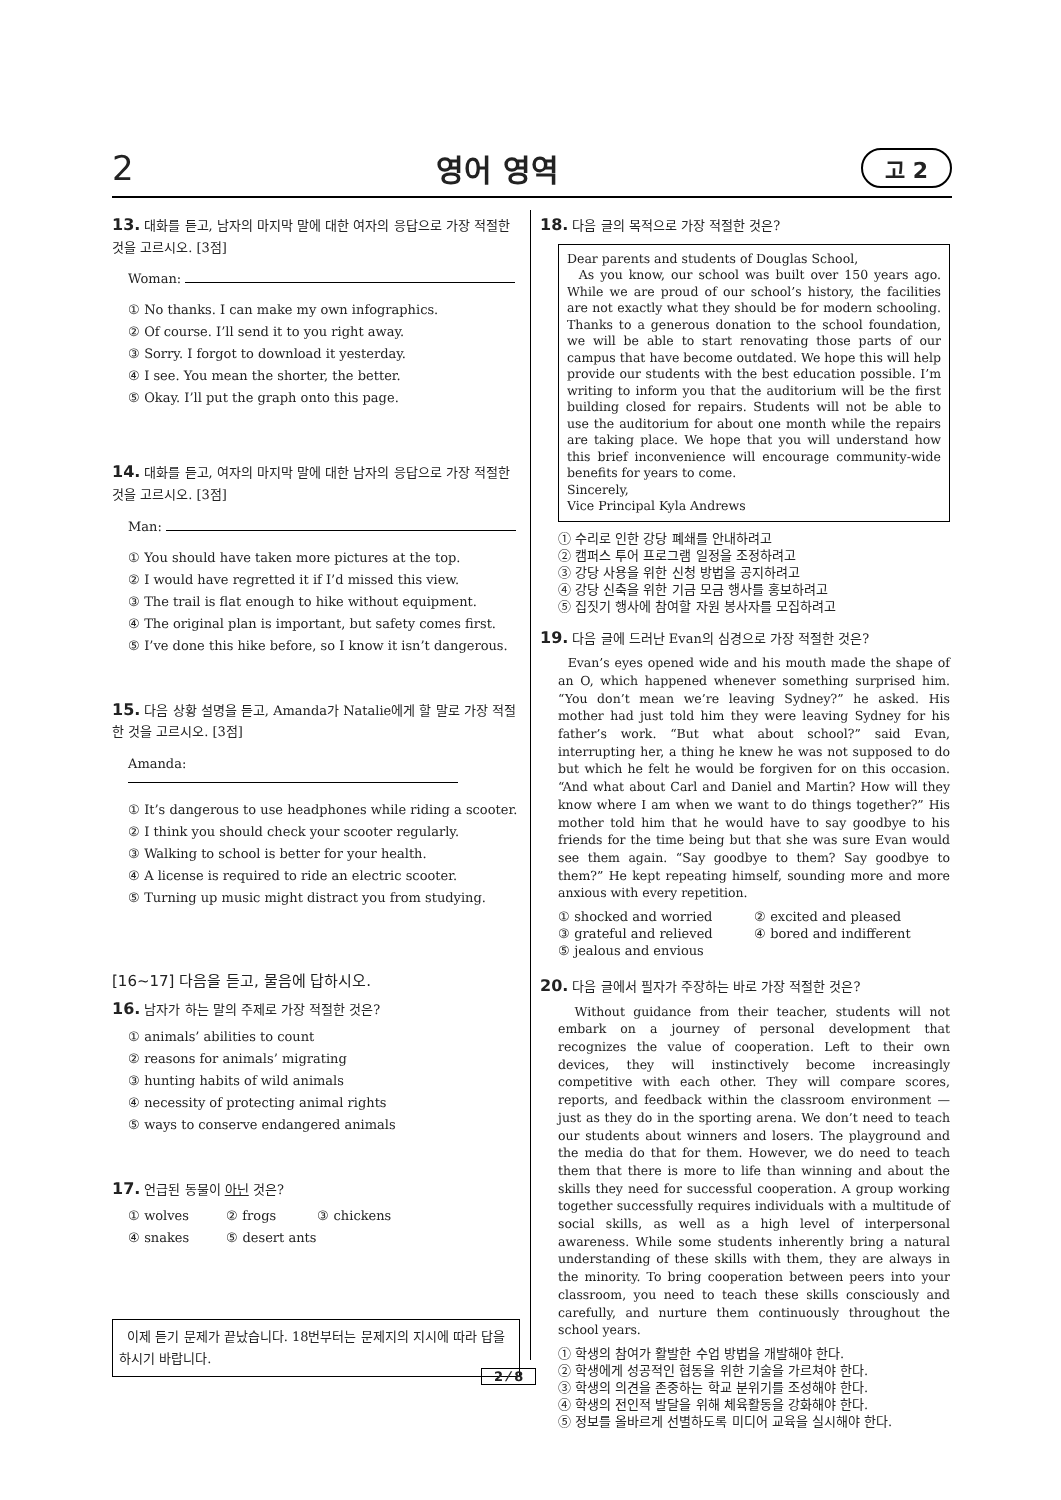2 영어 영역 고 2
13. 대화를 듣고, 남자의 마지막 말에 대한 여자의 응답으로 가장 적절한 것을 고르시오. [3점]
Woman:
① No thanks. I can make my own infographics.
② Of course. I’ll send it to you right away.
③ Sorry. I forgot to download it yesterday.
④ I see. You mean the shorter, the better.
⑤ Okay. I’ll put the graph onto this page.
14. 대화를 듣고, 여자의 마지막 말에 대한 남자의 응답으로 가장 적절한 것을 고르시오. [3점]
Man:
① You should have taken more pictures at the top.
② I would have regretted it if I’d missed this view.
③ The trail is flat enough to hike without equipment.
④ The original plan is important, but safety comes first.
⑤ I’ve done this hike before, so I know it isn’t dangerous.
15. 다음 상황 설명을 듣고, Amanda가 Natalie에게 할 말로 가장 적절한 것을 고르시오. [3점]
Amanda:
① It’s dangerous to use headphones while riding a scooter.
② I think you should check your scooter regularly.
③ Walking to school is better for your health.
④ A license is required to ride an electric scooter.
⑤ Turning up music might distract you from studying.
[16~17] 다음을 듣고, 물음에 답하시오.
16. 남자가 하는 말의 주제로 가장 적절한 것은?
① animals’ abilities to count
② reasons for animals’ migrating
③ hunting habits of wild animals
④ necessity of protecting animal rights
⑤ ways to conserve endangered animals
17. 언급된 동물이 아닌 것은?
① wolves ② frogs ③ chickens
④ snakes ⑤ desert ants
이제 듣기 문제가 끝났습니다. 18번부터는 문제지의 지시에 따라 답을 하시기 바랍니다.
18. 다음 글의 목적으로 가장 적절한 것은?
Dear parents and students of Douglas School,
As you know, our school was built over 150 years ago. While we are proud of our school’s history, the facilities are not exactly what they should be for modern schooling. Thanks to a generous donation to the school foundation, we will be able to start renovating those parts of our campus that have become outdated. We hope this will help provide our students with the best education possible. I’m writing to inform you that the auditorium will be the first building closed for repairs. Students will not be able to use the auditorium for about one month while the repairs are taking place. We hope that you will understand how this brief inconvenience will encourage community-wide benefits for years to come.
Sincerely,
Vice Principal Kyla Andrews
① 수리로 인한 강당 폐쇄를 안내하려고
② 캠퍼스 투어 프로그램 일정을 조정하려고
③ 강당 사용을 위한 신청 방법을 공지하려고
④ 강당 신축을 위한 기금 모금 행사를 홍보하려고
⑤ 집짓기 행사에 참여할 자원 봉사자를 모집하려고
19. 다음 글에 드러난 Evan의 심경으로 가장 적절한 것은?
Evan’s eyes opened wide and his mouth made the shape of an O, which happened whenever something surprised him. “You don’t mean we’re leaving Sydney?” he asked. His mother had just told him they were leaving Sydney for his father’s work. “But what about school?” said Evan, interrupting her, a thing he knew he was not supposed to do but which he felt he would be forgiven for on this occasion. “And what about Carl and Daniel and Martin? How will they know where I am when we want to do things together?” His mother told him that he would have to say goodbye to his friends for the time being but that she was sure Evan would see them again. “Say goodbye to them? Say goodbye to them?” He kept repeating himself, sounding more and more anxious with every repetition.
① shocked and worried ② excited and pleased ③ grateful and relieved ④ bored and indifferent ⑤ jealous and envious
20. 다음 글에서 필자가 주장하는 바로 가장 적절한 것은?
Without guidance from their teacher, students will not embark on a journey of personal development that recognizes the value of cooperation. Left to their own devices, they will instinctively become increasingly competitive with each other. They will compare scores, reports, and feedback within the classroom environment — just as they do in the sporting arena. We don’t need to teach our students about winners and losers. The playground and the media do that for them. However, we do need to teach them that there is more to life than winning and about the skills they need for successful cooperation. A group working together successfully requires individuals with a multitude of social skills, as well as a high level of interpersonal awareness. While some students inherently bring a natural understanding of these skills with them, they are always in the minority. To bring cooperation between peers into your classroom, you need to teach these skills consciously and carefully, and nurture them continuously throughout the school years.
① 학생의 참여가 활발한 수업 방법을 개발해야 한다.
② 학생에게 성공적인 협동을 위한 기술을 가르쳐야 한다.
③ 학생의 의견을 존중하는 학교 분위기를 조성해야 한다.
④ 학생의 전인적 발달을 위해 체육활동을 강화해야 한다.
⑤ 정보를 올바르게 선별하도록 미디어 교육을 실시해야 한다.
2 ⁄ 8